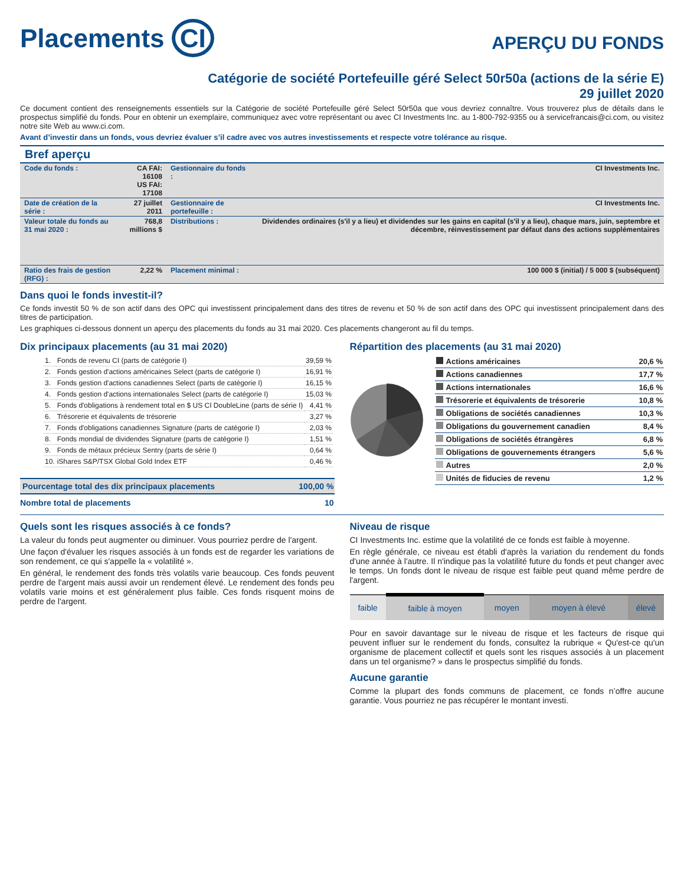Placements CI
APERÇU DU FONDS
Catégorie de société Portefeuille géré Select 50r50a (actions de la série E)
29 juillet 2020
Ce document contient des renseignements essentiels sur la Catégorie de société Portefeuille géré Select 50r50a que vous devriez connaître. Vous trouverez plus de détails dans le prospectus simplifié du fonds. Pour en obtenir un exemplaire, communiquez avec votre représentant ou avec CI Investments Inc. au 1-800-792-9355 ou à servicefrancais@ci.com, ou visitez notre site Web au www.ci.com.
Avant d’investir dans un fonds, vous devriez évaluer s’il cadre avec vos autres investissements et respecte votre tolérance au risque.
Bref aperçu
| Code du fonds : | CA FAI: 16108 US FAI: 17108 | Gestionnaire du fonds : | CI Investments Inc. |
| Date de création de la série : | 27 juillet 2011 | Gestionnaire de portefeuille : | CI Investments Inc. |
| Valeur totale du fonds au 31 mai 2020 : | 768,8 millions $ | Distributions : | Dividendes ordinaires (s'il y a lieu) et dividendes sur les gains en capital (s'il y a lieu), chaque mars, juin, septembre et décembre, réinvestissement par défaut dans des actions supplémentaires |
| Ratio des frais de gestion (RFG) : | 2,22 % | Placement minimal : | 100 000 $ (initial) / 5 000 $ (subséquent) |
Dans quoi le fonds investit-il?
Ce fonds investit 50 % de son actif dans des OPC qui investissent principalement dans des titres de revenu et 50 % de son actif dans des OPC qui investissent principalement dans des titres de participation.
Les graphiques ci-dessous donnent un aperçu des placements du fonds au 31 mai 2020. Ces placements changeront au fil du temps.
Dix principaux placements (au 31 mai 2020)
| 1. | Fonds de revenu CI (parts de catégorie I) | 39,59 % |
| 2. | Fonds gestion d'actions américaines Select (parts de catégorie I) | 16,91 % |
| 3. | Fonds gestion d'actions canadiennes Select (parts de catégorie I) | 16,15 % |
| 4. | Fonds gestion d'actions internationales Select (parts de catégorie I) | 15,03 % |
| 5. | Fonds d'obligations à rendement total en $ US CI DoubleLine (parts de série I) | 4,41 % |
| 6. | Trésorerie et équivalents de trésorerie | 3,27 % |
| 7. | Fonds d'obligations canadiennes Signature (parts de catégorie I) | 2,03 % |
| 8. | Fonds mondial de dividendes Signature (parts de catégorie I) | 1,51 % |
| 9. | Fonds de métaux précieux Sentry (parts de série I) | 0,64 % |
| 10. | iShares S&P/TSX Global Gold Index ETF | 0,46 % |
| Pourcentage total des dix principaux placements | 100,00 % |
| Nombre total de placements | 10 |
Répartition des placements (au 31 mai 2020)
| Actions américaines | 20,6 % |
| Actions canadiennes | 17,7 % |
| Actions internationales | 16,6 % |
| Trésorerie et équivalents de trésorerie | 10,8 % |
| Obligations de sociétés canadiennes | 10,3 % |
| Obligations du gouvernement canadien | 8,4 % |
| Obligations de sociétés étrangères | 6,8 % |
| Obligations de gouvernements étrangers | 5,6 % |
| Autres | 2,0 % |
| Unités de fiducies de revenu | 1,2 % |
Quels sont les risques associés à ce fonds?
La valeur du fonds peut augmenter ou diminuer. Vous pourriez perdre de l'argent.
Une façon d'évaluer les risques associés à un fonds est de regarder les variations de son rendement, ce qui s'appelle la « volatilité ».
En général, le rendement des fonds très volatils varie beaucoup. Ces fonds peuvent perdre de l'argent mais aussi avoir un rendement élevé. Le rendement des fonds peu volatils varie moins et est généralement plus faible. Ces fonds risquent moins de perdre de l'argent.
Niveau de risque
CI Investments Inc. estime que la volatilité de ce fonds est faible à moyenne.
En règle générale, ce niveau est établi d'après la variation du rendement du fonds d'une année à l'autre. Il n'indique pas la volatilité future du fonds et peut changer avec le temps. Un fonds dont le niveau de risque est faible peut quand même perdre de l'argent.
| faible | faible à moyen | moyen | moyen à élevé | élevé |
Pour en savoir davantage sur le niveau de risque et les facteurs de risque qui peuvent influer sur le rendement du fonds, consultez la rubrique « Qu'est-ce qu'un organisme de placement collectif et quels sont les risques associés à un placement dans un tel organisme? » dans le prospectus simplifié du fonds.
Aucune garantie
Comme la plupart des fonds communs de placement, ce fonds n’offre aucune garantie. Vous pourriez ne pas récupérer le montant investi.